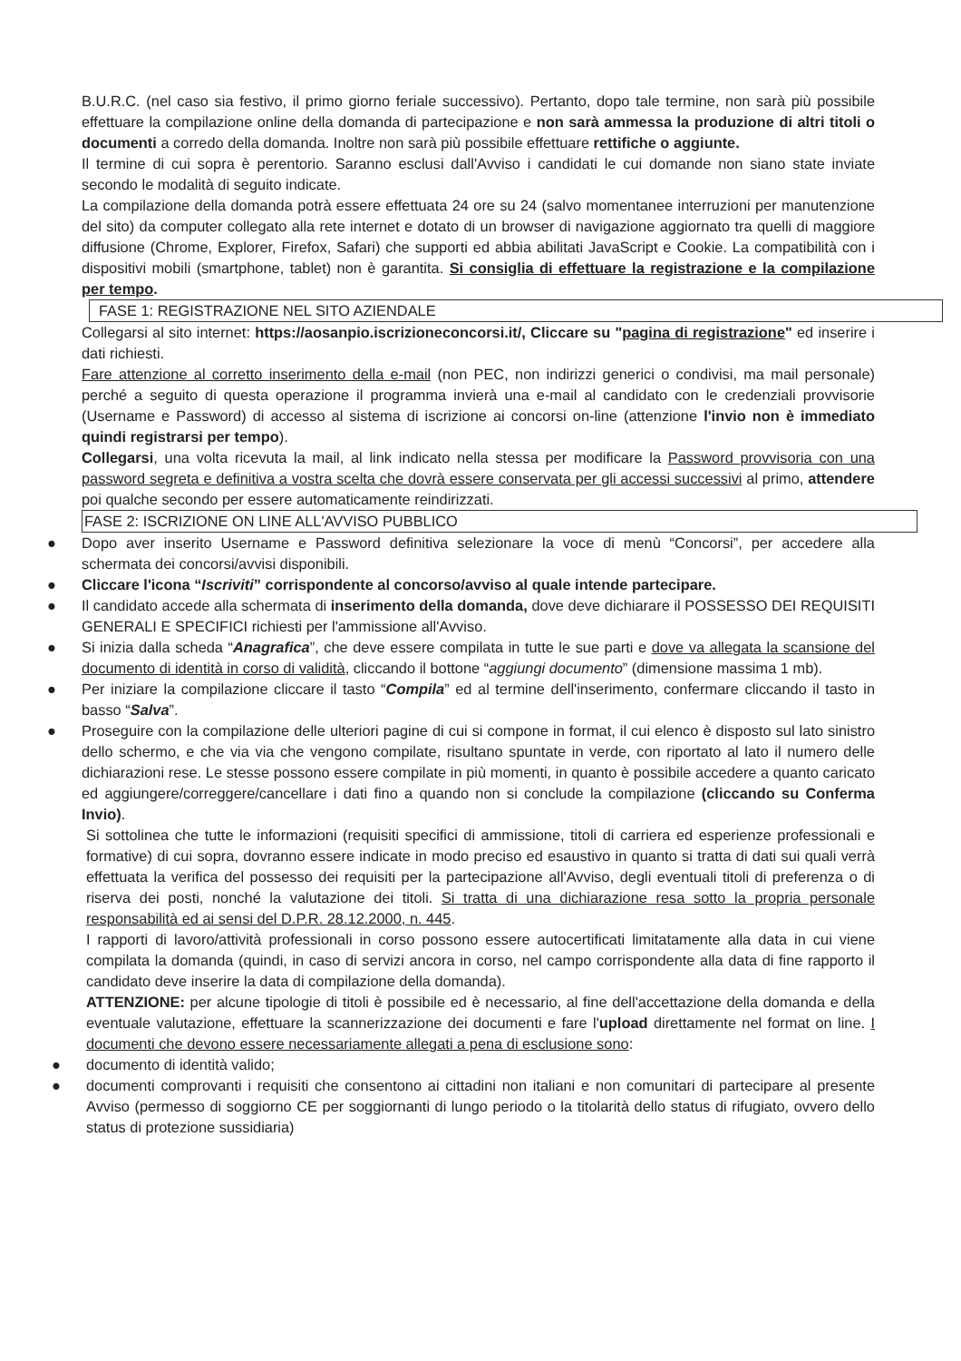B.U.R.C. (nel caso sia festivo, il primo giorno feriale successivo). Pertanto, dopo tale termine, non sarà più possibile effettuare la compilazione online della domanda di partecipazione e non sarà ammessa la produzione di altri titoli o documenti a corredo della domanda. Inoltre non sarà più possibile effettuare rettifiche o aggiunte.
Il termine di cui sopra è perentorio. Saranno esclusi dall'Avviso i candidati le cui domande non siano state inviate secondo le modalità di seguito indicate.
La compilazione della domanda potrà essere effettuata 24 ore su 24 (salvo momentanee interruzioni per manutenzione del sito) da computer collegato alla rete internet e dotato di un browser di navigazione aggiornato tra quelli di maggiore diffusione (Chrome, Explorer, Firefox, Safari) che supporti ed abbia abilitati JavaScript e Cookie. La compatibilità con i dispositivi mobili (smartphone, tablet) non è garantita. Si consiglia di effettuare la registrazione e la compilazione per tempo.
FASE 1: REGISTRAZIONE NEL SITO AZIENDALE
Collegarsi al sito internet: https://aosanpio.iscrizioneconcorsi.it/, Cliccare su "pagina di registrazione" ed inserire i dati richiesti.
Fare attenzione al corretto inserimento della e-mail (non PEC, non indirizzi generici o condivisi, ma mail personale) perché a seguito di questa operazione il programma invierà una e-mail al candidato con le credenziali provvisorie (Username e Password) di accesso al sistema di iscrizione ai concorsi on-line (attenzione l'invio non è immediato quindi registrarsi per tempo).
Collegarsi, una volta ricevuta la mail, al link indicato nella stessa per modificare la Password provvisoria con una password segreta e definitiva a vostra scelta che dovrà essere conservata per gli accessi successivi al primo, attendere poi qualche secondo per essere automaticamente reindirizzati.
FASE 2: ISCRIZIONE ON LINE ALL'AVVISO PUBBLICO
● Dopo aver inserito Username e Password definitiva selezionare la voce di menù “Concorsi”, per accedere alla schermata dei concorsi/avvisi disponibili.
● Cliccare l'icona “Iscriviti” corrispondente al concorso/avviso al quale intende partecipare.
● Il candidato accede alla schermata di inserimento della domanda, dove deve dichiarare il POSSESSO DEI REQUISITI GENERALI E SPECIFICI richiesti per l'ammissione all'Avviso.
● Si inizia dalla scheda “Anagrafica”, che deve essere compilata in tutte le sue parti e dove va allegata la scansione del documento di identità in corso di validità, cliccando il bottone “aggiungi documento” (dimensione massima 1 mb).
● Per iniziare la compilazione cliccare il tasto “Compila” ed al termine dell'inserimento, confermare cliccando il tasto in basso “Salva”.
● Proseguire con la compilazione delle ulteriori pagine di cui si compone in format, il cui elenco è disposto sul lato sinistro dello schermo, e che via via che vengono compilate, risultano spuntate in verde, con riportato al lato il numero delle dichiarazioni rese. Le stesse possono essere compilate in più momenti, in quanto è possibile accedere a quanto caricato ed aggiungere/correggere/cancellare i dati fino a quando non si conclude la compilazione (cliccando su Conferma Invio).
Si sottolinea che tutte le informazioni (requisiti specifici di ammissione, titoli di carriera ed esperienze professionali e formative) di cui sopra, dovranno essere indicate in modo preciso ed esaustivo in quanto si tratta di dati sui quali verrà effettuata la verifica del possesso dei requisiti per la partecipazione all'Avviso, degli eventuali titoli di preferenza o di riserva dei posti, nonché la valutazione dei titoli. Si tratta di una dichiarazione resa sotto la propria personale responsabilità ed ai sensi del D.P.R. 28.12.2000, n. 445.
I rapporti di lavoro/attività professionali in corso possono essere autocertificati limitatamente alla data in cui viene compilata la domanda (quindi, in caso di servizi ancora in corso, nel campo corrispondente alla data di fine rapporto il candidato deve inserire la data di compilazione della domanda).
ATTENZIONE: per alcune tipologie di titoli è possibile ed è necessario, al fine dell'accettazione della domanda e della eventuale valutazione, effettuare la scannerizzazione dei documenti e fare l'upload direttamente nel format on line. I documenti che devono essere necessariamente allegati a pena di esclusione sono:
● documento di identità valido;
● documenti comprovanti i requisiti che consentono ai cittadini non italiani e non comunitari di partecipare al presente Avviso (permesso di soggiorno CE per soggiornanti di lungo periodo o la titolarità dello status di rifugiato, ovvero dello status di protezione sussidiaria)